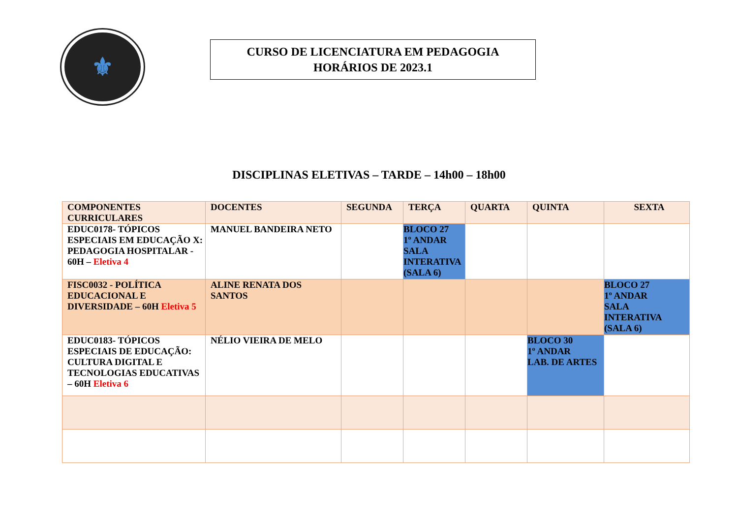⚜
CURSO DE LICENCIATURA EM PEDAGOGIA
HORÁRIOS DE 2023.1
DISCIPLINAS ELETIVAS – TARDE – 14h00 – 18h00
| COMPONENTES CURRICULARES | DOCENTES | SEGUNDA | TERÇA | QUARTA | QUINTA | SEXTA |
| --- | --- | --- | --- | --- | --- | --- |
| EDUC0178- TÓPICOS ESPECIAIS EM EDUCAÇÃO X: PEDAGOGIA HOSPITALAR - 60H – Eletiva 4 | MANUEL BANDEIRA NETO | | BLOCO 27 1º ANDAR SALA INTERATIVA (SALA 6) | | | |
| FISC0032 - POLÍTICA EDUCACIONAL E DIVERSIDADE – 60H Eletiva 5 | ALINE RENATA DOS SANTOS | | | | | BLOCO 27 1º ANDAR SALA INTERATIVA (SALA 6) |
| EDUC0183- TÓPICOS ESPECIAIS DE EDUCAÇÃO: CULTURA DIGITAL E TECNOLOGIAS EDUCATIVAS – 60H Eletiva 6 | NÉLIO VIEIRA DE MELO | | | | BLOCO 30 1º ANDAR LAB. DE ARTES | |